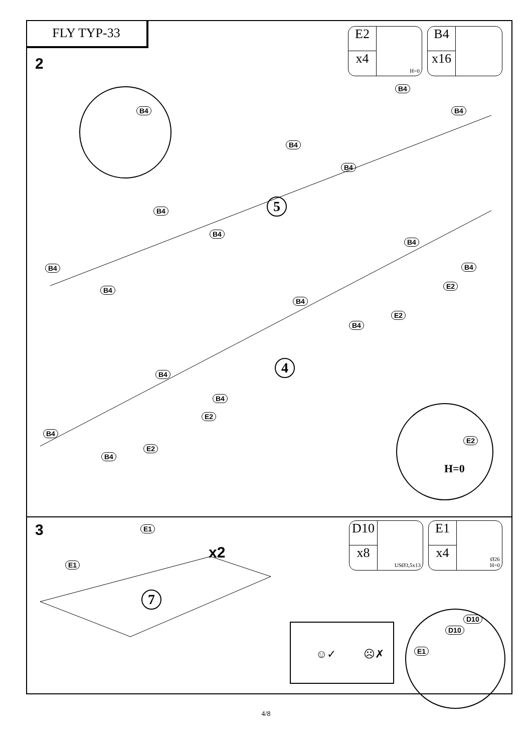FLY TYP-33
2
E2
x4
H=0
B4
x16
B4
5
4
B4
B4
B4
B4
B4
B4
B4
B4
B4
B4 E2
B4
E2
B4
B4
B4
E2
B4
B4
E2
E2
H=0
3
D10
x8
USØ3,5x13
E1
x4
Ø26
H=0
E1
E1
x2
7
☺✓ ☹✗
D10
D10
E1
4/8